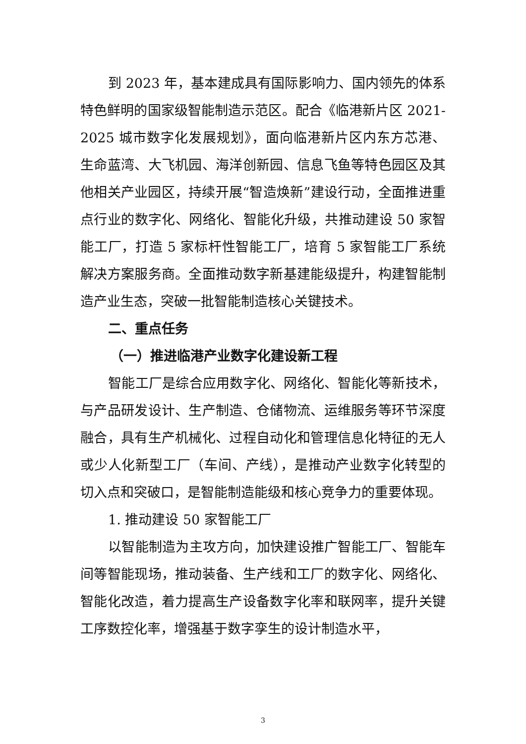到 2023 年，基本建成具有国际影响力、国内领先的体系特色鲜明的国家级智能制造示范区。配合《临港新片区 2021-2025 城市数字化发展规划》，面向临港新片区内东方芯港、生命蓝湾、大飞机园、海洋创新园、信息飞鱼等特色园区及其他相关产业园区，持续开展“智造焕新”建设行动，全面推进重点行业的数字化、网络化、智能化升级，共推动建设 50 家智能工厂，打造 5 家标杆性智能工厂，培育 5 家智能工厂系统解决方案服务商。全面推动数字新基建能级提升，构建智能制造产业生态，突破一批智能制造核心关键技术。
二、重点任务
（一）推进临港产业数字化建设新工程
智能工厂是综合应用数字化、网络化、智能化等新技术，与产品研发设计、生产制造、仓储物流、运维服务等环节深度融合，具有生产机械化、过程自动化和管理信息化特征的无人或少人化新型工厂（车间、产线），是推动产业数字化转型的切入点和突破口，是智能制造能级和核心竞争力的重要体现。
1. 推动建设 50 家智能工厂
以智能制造为主攻方向，加快建设推广智能工厂、智能车间等智能现场，推动装备、生产线和工厂的数字化、网络化、智能化改造，着力提高生产设备数字化率和联网率，提升关键工序数控化率，增强基于数字孪生的设计制造水平，
3